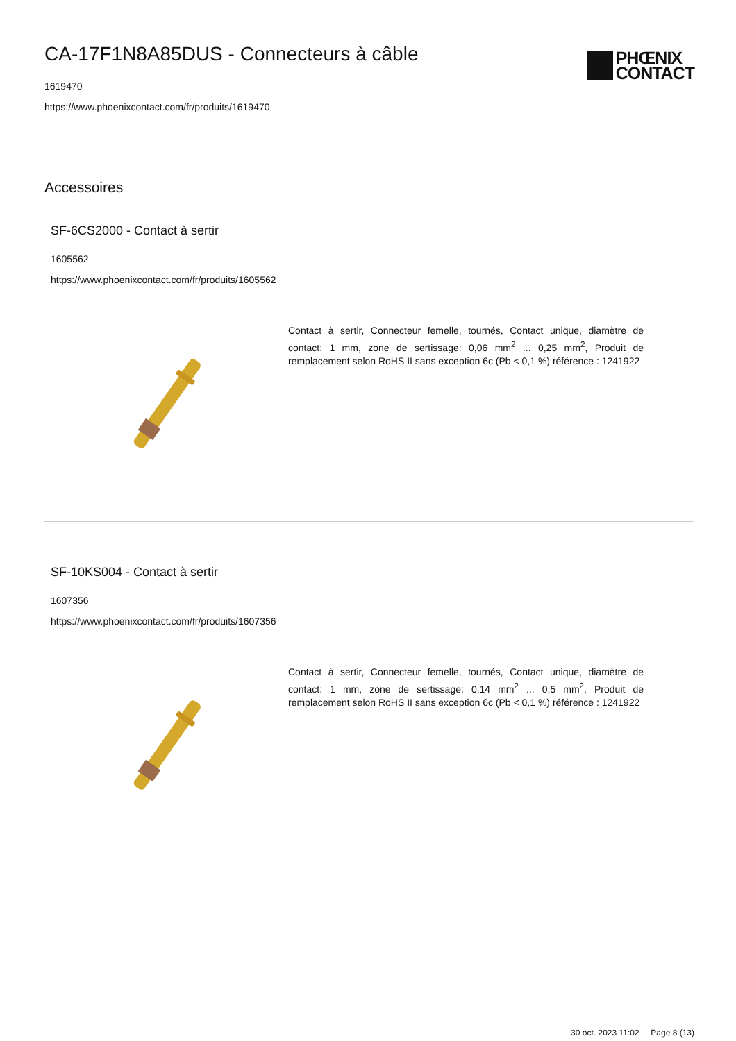CA-17F1N8A85DUS - Connecteurs à câble
PHŒNIX
CONTACT
1619470
https://www.phoenixcontact.com/fr/produits/1619470
Accessoires
SF-6CS2000 - Contact à sertir
1605562
https://www.phoenixcontact.com/fr/produits/1605562
Contact à sertir, Connecteur femelle, tournés, Contact unique, diamètre de contact: 1 mm, zone de sertissage: 0,06 mm<sup>2</sup> ... 0,25 mm<sup>2</sup>, Produit de remplacement selon RoHS II sans exception 6c (Pb < 0,1 %) référence : 1241922
SF-10KS004 - Contact à sertir
1607356
https://www.phoenixcontact.com/fr/produits/1607356
Contact à sertir, Connecteur femelle, tournés, Contact unique, diamètre de contact: 1 mm, zone de sertissage: 0,14 mm<sup>2</sup> ... 0,5 mm<sup>2</sup>, Produit de remplacement selon RoHS II sans exception 6c (Pb < 0,1 %) référence : 1241922
30 oct. 2023 11:02 Page 8 (13)